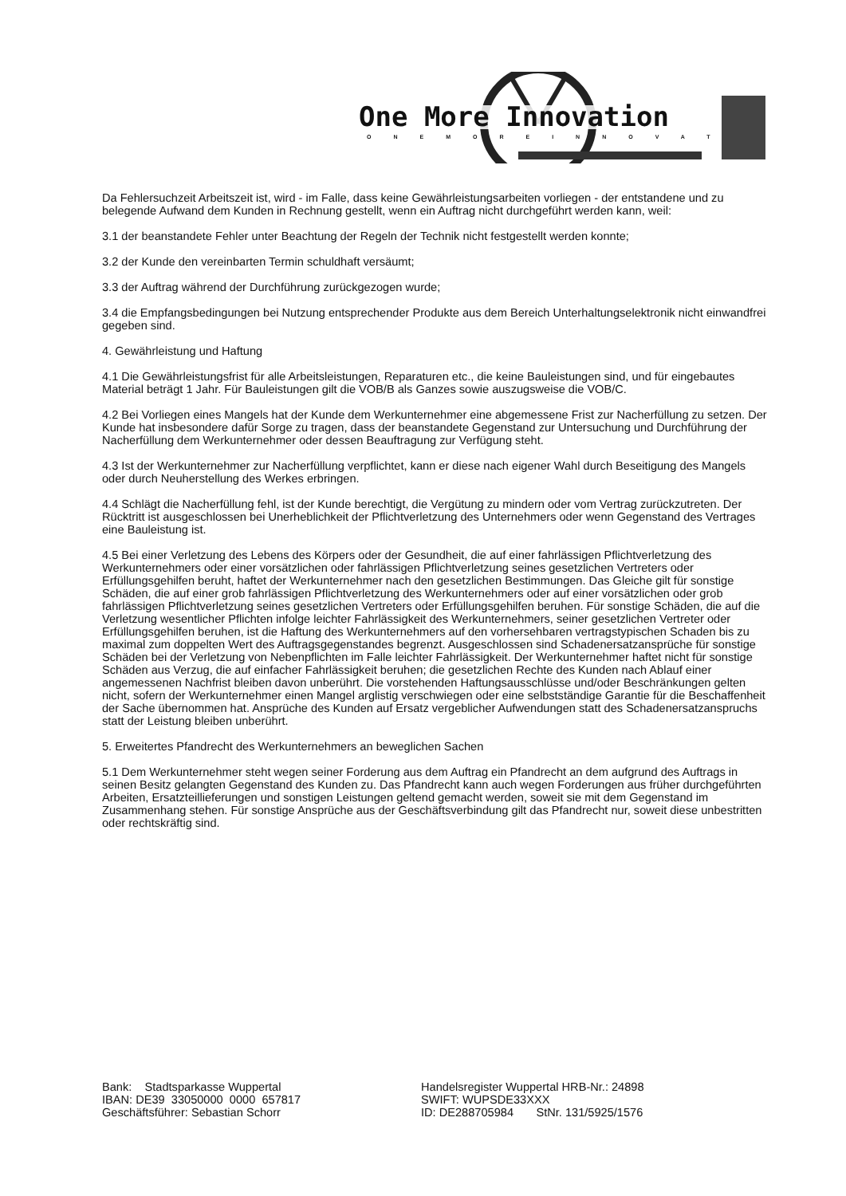One More Innovation
ONEMOREINNOVATION
Da Fehlersuchzeit Arbeitszeit ist, wird - im Falle, dass keine Gewährleistungsarbeiten vorliegen - der entstandene und zu belegende Aufwand dem Kunden in Rechnung gestellt, wenn ein Auftrag nicht durchgeführt werden kann, weil:
3.1 der beanstandete Fehler unter Beachtung der Regeln der Technik nicht festgestellt werden konnte;
3.2 der Kunde den vereinbarten Termin schuldhaft versäumt;
3.3 der Auftrag während der Durchführung zurückgezogen wurde;
3.4 die Empfangsbedingungen bei Nutzung entsprechender Produkte aus dem Bereich Unterhaltungselektronik nicht einwandfrei gegeben sind.
4. Gewährleistung und Haftung
4.1 Die Gewährleistungsfrist für alle Arbeitsleistungen, Reparaturen etc., die keine Bauleistungen sind, und für eingebautes Material beträgt 1 Jahr. Für Bauleistungen gilt die VOB/B als Ganzes sowie auszugsweise die VOB/C.
4.2 Bei Vorliegen eines Mangels hat der Kunde dem Werkunternehmer eine abgemessene Frist zur Nacherfüllung zu setzen. Der Kunde hat insbesondere dafür Sorge zu tragen, dass der beanstandete Gegenstand zur Untersuchung und Durchführung der Nacherfüllung dem Werkunternehmer oder dessen Beauftragung zur Verfügung steht.
4.3 Ist der Werkunternehmer zur Nacherfüllung verpflichtet, kann er diese nach eigener Wahl durch Beseitigung des Mangels oder durch Neuherstellung des Werkes erbringen.
4.4 Schlägt die Nacherfüllung fehl, ist der Kunde berechtigt, die Vergütung zu mindern oder vom Vertrag zurückzutreten. Der Rücktritt ist ausgeschlossen bei Unerheblichkeit der Pflichtverletzung des Unternehmers oder wenn Gegenstand des Vertrages eine Bauleistung ist.
4.5 Bei einer Verletzung des Lebens des Körpers oder der Gesundheit, die auf einer fahrlässigen Pflichtverletzung des Werkunternehmers oder einer vorsätzlichen oder fahrlässigen Pflichtverletzung seines gesetzlichen Vertreters oder Erfüllungsgehilfen beruht, haftet der Werkunternehmer nach den gesetzlichen Bestimmungen. Das Gleiche gilt für sonstige Schäden, die auf einer grob fahrlässigen Pflichtverletzung des Werkunternehmers oder auf einer vorsätzlichen oder grob fahrlässigen Pflichtverletzung seines gesetzlichen Vertreters oder Erfüllungsgehilfen beruhen. Für sonstige Schäden, die auf die Verletzung wesentlicher Pflichten infolge leichter Fahrlässigkeit des Werkunternehmers, seiner gesetzlichen Vertreter oder Erfüllungsgehilfen beruhen, ist die Haftung des Werkunternehmers auf den vorhersehbaren vertragstypischen Schaden bis zu maximal zum doppelten Wert des Auftragsgegenstandes begrenzt. Ausgeschlossen sind Schadenersatzansprüche für sonstige Schäden bei der Verletzung von Nebenpflichten im Falle leichter Fahrlässigkeit. Der Werkunternehmer haftet nicht für sonstige Schäden aus Verzug, die auf einfacher Fahrlässigkeit beruhen; die gesetzlichen Rechte des Kunden nach Ablauf einer angemessenen Nachfrist bleiben davon unberührt. Die vorstehenden Haftungsausschlüsse und/oder Beschränkungen gelten nicht, sofern der Werkunternehmer einen Mangel arglistig verschwiegen oder eine selbstständige Garantie für die Beschaffenheit der Sache übernommen hat. Ansprüche des Kunden auf Ersatz vergeblicher Aufwendungen statt des Schadenersatzanspruchs statt der Leistung bleiben unberührt.
5. Erweitertes Pfandrecht des Werkunternehmers an beweglichen Sachen
5.1 Dem Werkunternehmer steht wegen seiner Forderung aus dem Auftrag ein Pfandrecht an dem aufgrund des Auftrags in seinen Besitz gelangten Gegenstand des Kunden zu. Das Pfandrecht kann auch wegen Forderungen aus früher durchgeführten Arbeiten, Ersatzteillieferungen und sonstigen Leistungen geltend gemacht werden, soweit sie mit dem Gegenstand im Zusammenhang stehen. Für sonstige Ansprüche aus der Geschäftsverbindung gilt das Pfandrecht nur, soweit diese unbestritten oder rechtskräftig sind.
Bank: Stadtsparkasse Wuppertal
IBAN: DE39 33050000 0000 657817
Geschäftsführer: Sebastian Schorr
Handelsregister Wuppertal HRB-Nr.: 24898
SWIFT: WUPSDE33XXX
ID: DE288705984 StNr. 131/5925/1576